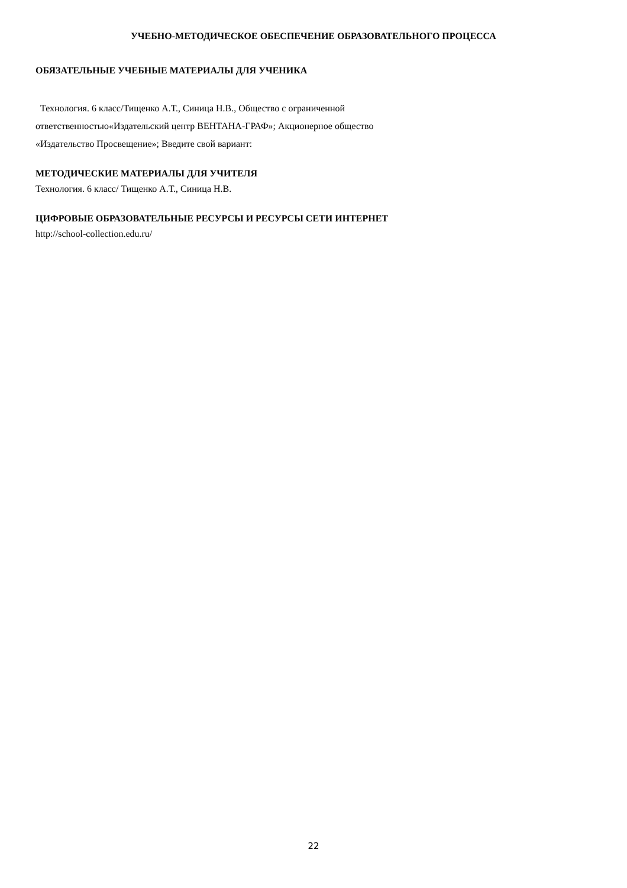УЧЕБНО-МЕТОДИЧЕСКОЕ ОБЕСПЕЧЕНИЕ ОБРАЗОВАТЕЛЬНОГО ПРОЦЕССА
ОБЯЗАТЕЛЬНЫЕ УЧЕБНЫЕ МАТЕРИАЛЫ ДЛЯ УЧЕНИКА
Технология. 6 класс/Тищенко А.Т., Синица Н.В., Общество с ограниченной
ответственностью«Издательский центр ВЕНТАНА-ГРАФ»; Акционерное общество
«Издательство Просвещение»; Введите свой вариант:
МЕТОДИЧЕСКИЕ МАТЕРИАЛЫ ДЛЯ УЧИТЕЛЯ
Технология. 6 класс/ Тищенко А.Т., Синица Н.В.
ЦИФРОВЫЕ ОБРАЗОВАТЕЛЬНЫЕ РЕСУРСЫ И РЕСУРСЫ СЕТИ ИНТЕРНЕТ
http://school-collection.edu.ru/
22